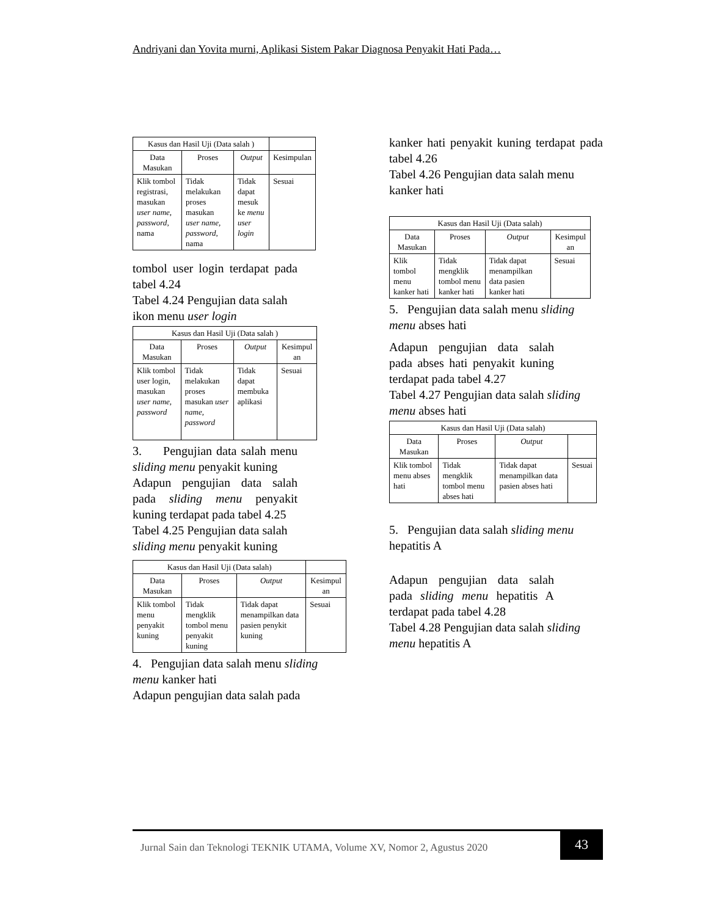Andriyani dan Yovita murni, Aplikasi Sistem Pakar Diagnosa Penyakit Hati Pada…
| Kasus dan Hasil Uji (Data salah ) | | | |
| --- | --- | --- | --- |
| Data Masukan | Proses | Output | Kesimpulan |
| Klik tombol registrasi, masukan user name, password , nama | Tidak melakukan proses masukan user name, password , nama | Tidak dapat mesuk ke menu user login | Sesuai |
tombol user login terdapat pada tabel 4.24
Tabel 4.24 Pengujian data salah ikon menu user login
| Kasus dan Hasil Uji (Data salah ) | | | |
| --- | --- | --- | --- |
| Data Masukan | Proses | Output | Kesimpul an |
| Klik tombol user login, masukan user name, password | Tidak melakukan proses masukan user name, password | Tidak dapat membuka aplikasi | Sesuai |
3. Pengujian data salah menu sliding menu penyakit kuning
Adapun pengujian data salah pada sliding menu penyakit kuning terdapat pada tabel 4.25
Tabel 4.25 Pengujian data salah sliding menu penyakit kuning
| Kasus dan Hasil Uji (Data salah) | | | |
| --- | --- | --- | --- |
| Data Masukan | Proses | Output | Kesimpul an |
| Klik tombol menu penyakit kuning | Tidak mengklik tombol menu penyakit kuning | Tidak dapat menampilkan data pasien penykit kuning | Sesuai |
4. Pengujian data salah menu sliding menu kanker hati
Adapun pengujian data salah pada
kanker hati penyakit kuning terdapat pada tabel 4.26
Tabel 4.26 Pengujian data salah menu kanker hati
| Kasus dan Hasil Uji (Data salah) | | | |
| --- | --- | --- | --- |
| Data Masukan | Proses | Output | Kesimpul an |
| Klik tombol menu kanker hati | Tidak mengklik tombol menu kanker hati | Tidak dapat menampilkan data pasien kanker hati | Sesuai |
5. Pengujian data salah menu sliding menu abses hati
Adapun pengujian data salah pada abses hati penyakit kuning terdapat pada tabel 4.27
Tabel 4.27 Pengujian data salah sliding menu abses hati
| Kasus dan Hasil Uji (Data salah) | | | |
| --- | --- | --- | --- |
| Data Masukan | Proses | Output | |
| Klik tombol menu abses hati | Tidak mengklik tombol menu abses hati | Tidak dapat menampilkan data pasien abses hati | Sesuai |
5. Pengujian data salah sliding menu hepatitis A
Adapun pengujian data salah pada sliding menu hepatitis A terdapat pada tabel 4.28
Tabel 4.28 Pengujian data salah sliding menu hepatitis A
Jurnal Sain dan Teknologi TEKNIK UTAMA, Volume XV, Nomor 2, Agustus 2020
43